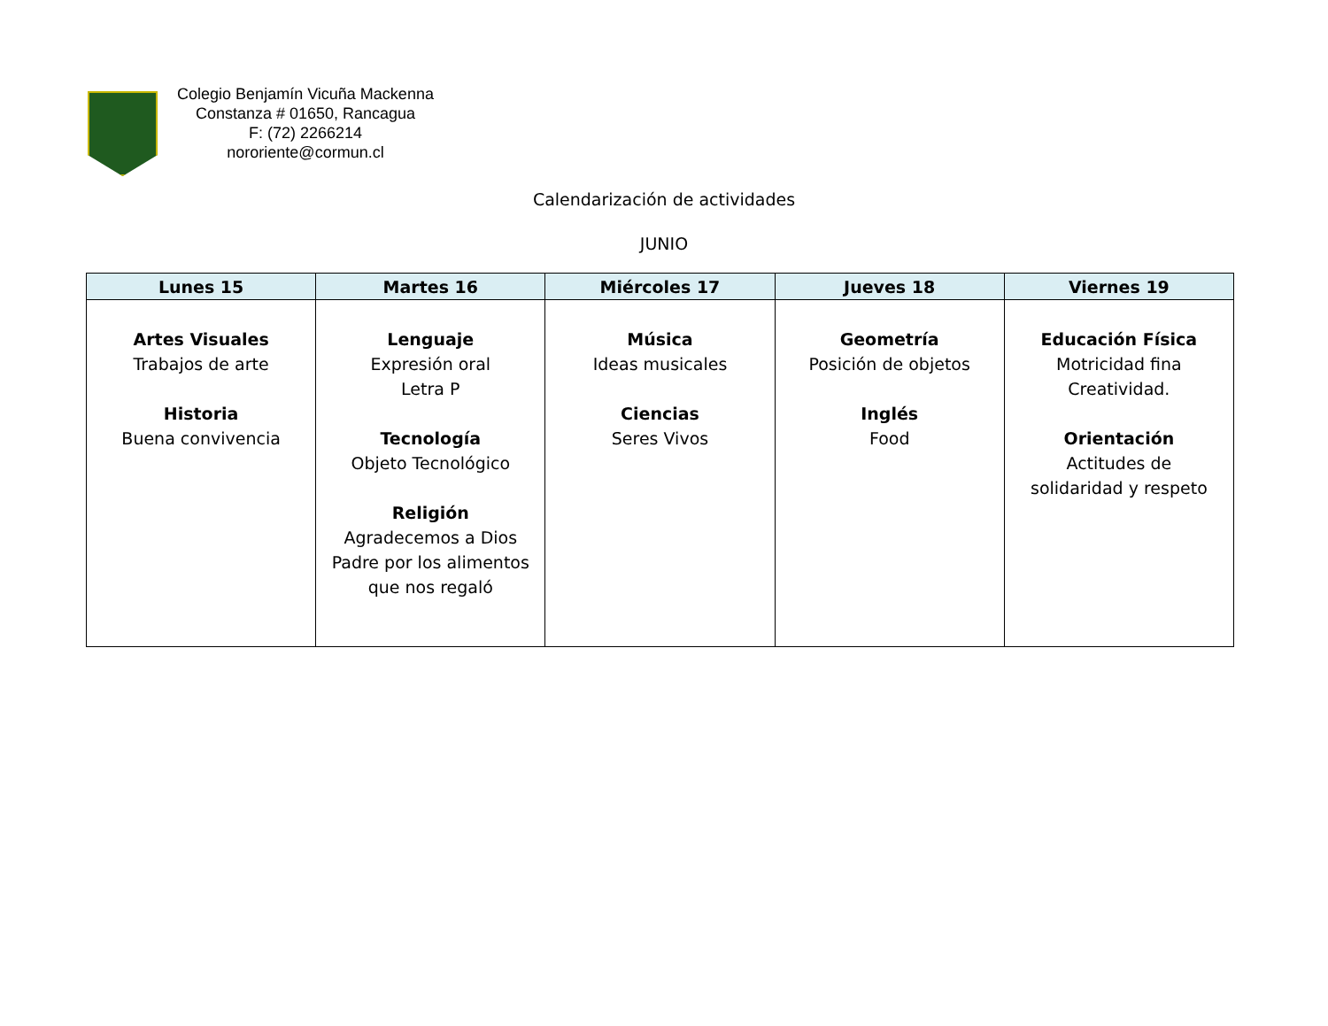Colegio Benjamín Vicuña Mackenna
Constanza # 01650, Rancagua
F: (72) 2266214
nororiente@cormun.cl
Calendarización de actividades
JUNIO
| Lunes 15 | Martes 16 | Miércoles 17 | Jueves 18 | Viernes 19 |
| --- | --- | --- | --- | --- |
| Artes Visuales Trabajos de arte Historia Buena convivencia | Lenguaje Expresión oral Letra P Tecnología Objeto Tecnológico Religión Agradecemos a Dios Padre por los alimentos que nos regaló | Música Ideas musicales Ciencias Seres Vivos | Geometría Posición de objetos Inglés Food | Educación Física Motricidad fina Creatividad. Orientación Actitudes de solidaridad y respeto |